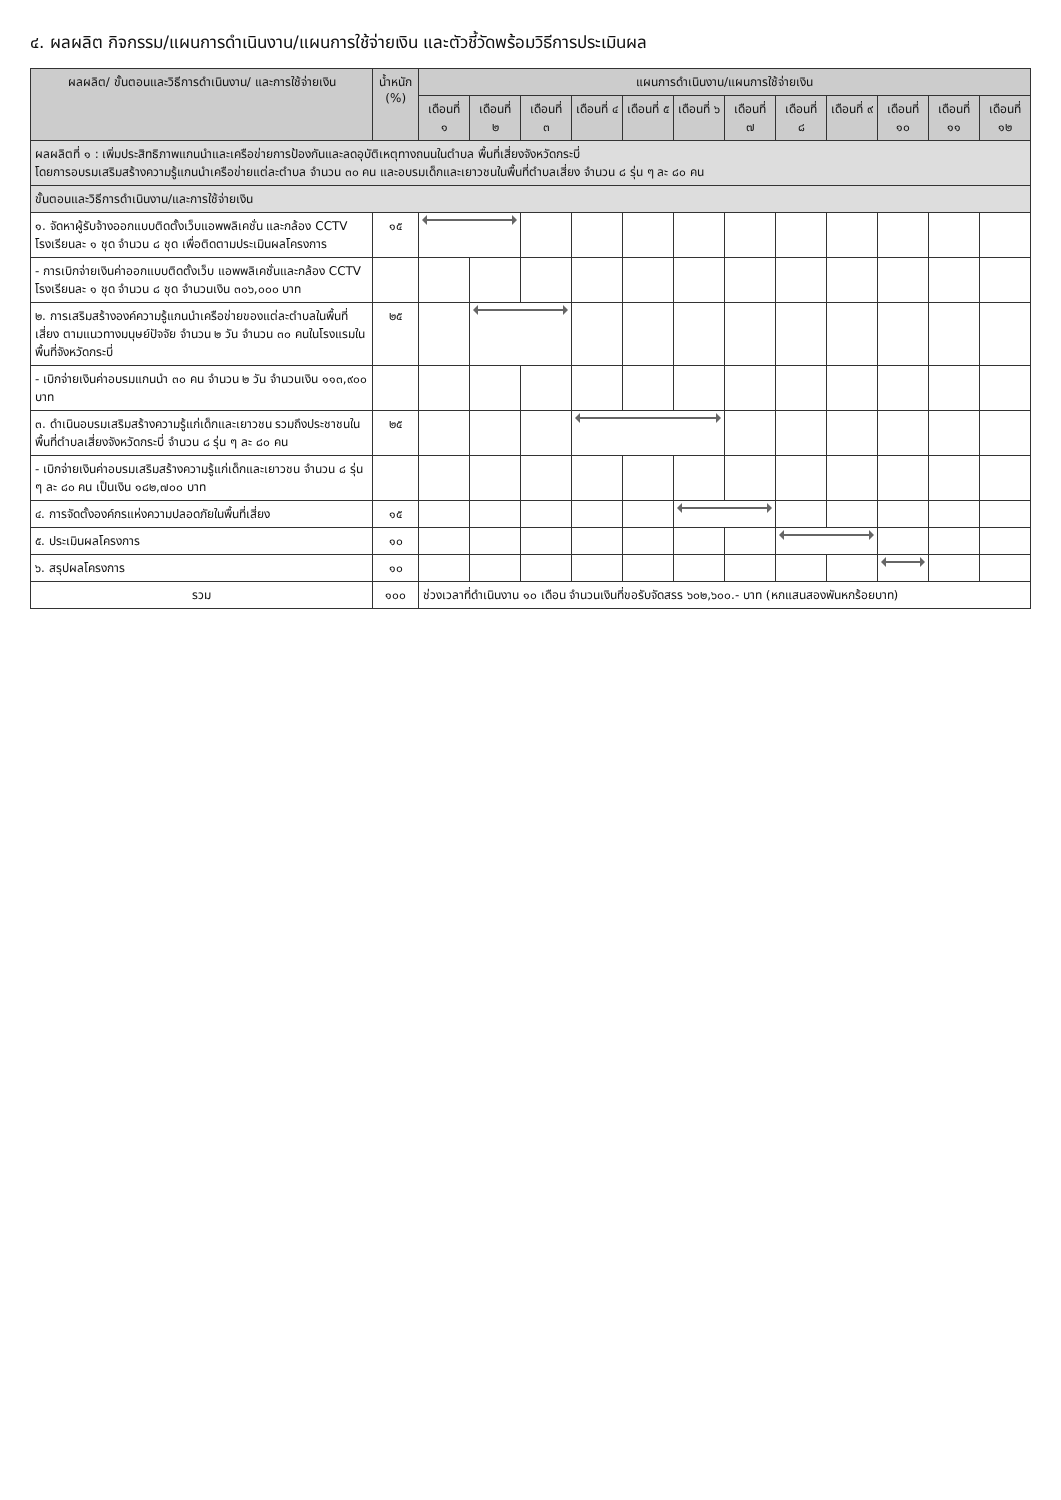๔. ผลผลิต กิจกรรม/แผนการดำเนินงาน/แผนการใช้จ่ายเงิน และตัวชี้วัดพร้อมวิธีการประเมินผล
| ผลผลิต/ ขั้นตอนและวิธีการดำเนินงาน/ และการใช้จ่ายเงิน | น้ำหนัก (%) | แผนการดำเนินงาน/แผนการใช้จ่ายเงิน | | | | | | | | | | | |
| --- | --- | --- | --- | --- | --- | --- | --- | --- | --- | --- | --- | --- | --- |
| | | เดือนที่ ๑ | เดือนที่ ๒ | เดือนที่ ๓ | เดือนที่ ๔ | เดือนที่ ๕ | เดือนที่ ๖ | เดือนที่ ๗ | เดือนที่ ๘ | เดือนที่ ๙ | เดือนที่ ๑๐ | เดือนที่ ๑๑ | เดือนที่ ๑๒ |
| ผลผลิตที่ ๑ : เพิ่มประสิทธิภาพแกนนำและเครือข่ายการป้องกันและลดอุบัติเหตุทางถนนในตำบล พื้นที่เสี่ยงจังหวัดกระบี่ โดยการอบรมเสริมสร้างความรู้แกนนำเครือข่ายแต่ละตำบล จำนวน ๓๐ คน และอบรมเด็กและเยาวชนในพื้นที่ตำบลเสี่ยง จำนวน ๘ รุ่น ๆ ละ ๘๐ คน | | | | | | | | | | | | | |
| ขั้นตอนและวิธีการดำเนินงาน/และการใช้จ่ายเงิน | | | | | | | | | | | | | |
| ๑. จัดหาผู้รับจ้างออกแบบติดตั้งเว็บแอพพลิเคชั่น และกล้อง CCTV โรงเรียนละ ๑ ชุด จำนวน ๘ ชุด เพื่อติดตามประเมินผลโครงการ | ๑๕ | | | | | | | | | | | | |
| - การเบิกจ่ายเงินค่าออกแบบติดตั้งเว็บ แอพพลิเคชั่นและกล้อง CCTV โรงเรียนละ ๑ ชุด จำนวน ๘ ชุด จำนวนเงิน ๓๐๖,๐๐๐ บาท | | | | | | | | | | | | | |
| ๒. การเสริมสร้างองค์ความรู้แกนนำเครือข่ายของแต่ละตำบลในพื้นที่เสี่ยง ตามแนวทางมนุษย์ปัจจัย จำนวน ๒ วัน จำนวน ๓๐ คนในโรงแรมในพื้นที่จังหวัดกระบี่ | ๒๕ | | | | | | | | | | | | |
| - เบิกจ่ายเงินค่าอบรมแกนนำ ๓๐ คน จำนวน ๒ วัน จำนวนเงิน ๑๑๓,๙๐๐ บาท | | | | | | | | | | | | | |
| ๓. ดำเนินอบรมเสริมสร้างความรู้แก่เด็กและเยาวชน รวมถึงประชาชนในพื้นที่ตำบลเสี่ยงจังหวัดกระบี่ จำนวน ๘ รุ่น ๆ ละ ๘๐ คน | ๒๕ | | | | | | | | | | | | |
| - เบิกจ่ายเงินค่าอบรมเสริมสร้างความรู้แก่เด็กและเยาวชน จำนวน ๘ รุ่น ๆ ละ ๘๐ คน เป็นเงิน ๑๘๒,๗๐๐ บาท | | | | | | | | | | | | | |
| ๔. การจัดตั้งองค์กรแห่งความปลอดภัยในพื้นที่เสี่ยง | ๑๕ | | | | | | | | | | | | |
| ๕. ประเมินผลโครงการ | ๑๐ | | | | | | | | | | | | |
| ๖. สรุปผลโครงการ | ๑๐ | | | | | | | | | | | | |
| รวม | ๑๐๐ | ช่วงเวลาที่ดำเนินงาน ๑๐ เดือน จำนวนเงินที่ขอรับจัดสรร ๖๐๒,๖๐๐.- บาท (หกแสนสองพันหกร้อยบาท) | | | | | | | | | | | |